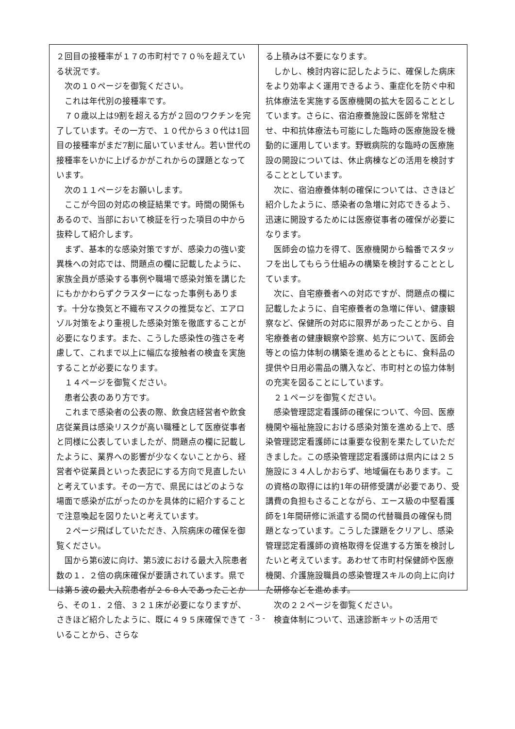２回目の接種率が１７の市町村で７０％を超えている状況です。
　次の１０ページを御覧ください。
　これは年代別の接種率です。
　７０歳以上は9割を超える方が２回のワクチンを完了しています。その一方で、１０代から３０代は1回目の接種率がまだ7割に届いていません。若い世代の接種率をいかに上げるかがこれからの課題となっています。
　次の１１ページをお願いします。
　ここが今回の対応の検証結果です。時間の関係もあるので、当部において検証を行った項目の中から抜粋して紹介します。
　まず、基本的な感染対策ですが、感染力の強い変異株への対応では、問題点の欄に記載したように、家族全員が感染する事例や職場で感染対策を講じたにもかかわらずクラスターになった事例もあります。十分な換気と不織布マスクの推奨など、エアロゾル対策をより重視した感染対策を徹底することが必要になります。また、こうした感染性の強さを考慮して、これまで以上に幅広な接触者の検査を実施することが必要になります。
　１４ページを御覧ください。
　患者公表のあり方です。
　これまで感染者の公表の際、飲食店経営者や飲食店従業員は感染リスクが高い職種として医療従事者と同様に公表していましたが、問題点の欄に記載したように、業界への影響が少なくないことから、経営者や従業員といった表記にする方向で見直したいと考えています。その一方で、県民にはどのような場面で感染が広がったのかを具体的に紹介することで注意喚起を図りたいと考えています。
　２ページ飛ばしていただき、入院病床の確保を御覧ください。
　国から第6波に向け、第5波における最大入院患者数の１．２倍の病床確保が要請されています。県では第５波の最大入院患者が２６８人であったことから、その１．２倍、３２１床が必要になりますが、さきほど紹介したように、既に４９５床確保できていることから、さらな
る上積みは不要になります。
　しかし、検討内容に記したように、確保した病床をより効率よく運用できるよう、重症化を防ぐ中和抗体療法を実施する医療機関の拡大を図ることとしています。さらに、宿泊療養施設に医師を常駐させ、中和抗体療法も可能にした臨時の医療施設を機動的に運用しています。野戦病院的な臨時の医療施設の開設については、休止病棟などの活用を検討することとしています。
　次に、宿泊療養体制の確保については、さきほど紹介したように、感染者の急増に対応できるよう、迅速に開設するためには医療従事者の確保が必要になります。
　医師会の協力を得て、医療機関から輪番でスタッフを出してもらう仕組みの構築を検討することとしています。
　次に、自宅療養者への対応ですが、問題点の欄に記載したように、自宅療養者の急増に伴い、健康観察など、保健所の対応に限界があったことから、自宅療養者の健康観察や診察、処方について、医師会等との協力体制の構築を進めるとともに、食料品の提供や日用必需品の購入など、市町村との協力体制の充実を図ることにしています。
　２１ページを御覧ください。
　感染管理認定看護師の確保について、今回、医療機関や福祉施設における感染対策を進める上で、感染管理認定看護師には重要な役割を果たしていただきました。この感染管理認定看護師は県内には２５施設に３４人しかおらず、地域偏在もあります。この資格の取得には約1年の研修受講が必要であり、受講費の負担もさることながら、エース級の中堅看護師を1年間研修に派遣する間の代替職員の確保も問題となっています。こうした課題をクリアし、感染管理認定看護師の資格取得を促進する方策を検討したいと考えています。あわせて市町村保健師や医療機関、介護施設職員の感染管理スキルの向上に向けた研修などを進めます。
　次の２２ページを御覧ください。
　検査体制について、迅速診断キットの活用で
- 3 -